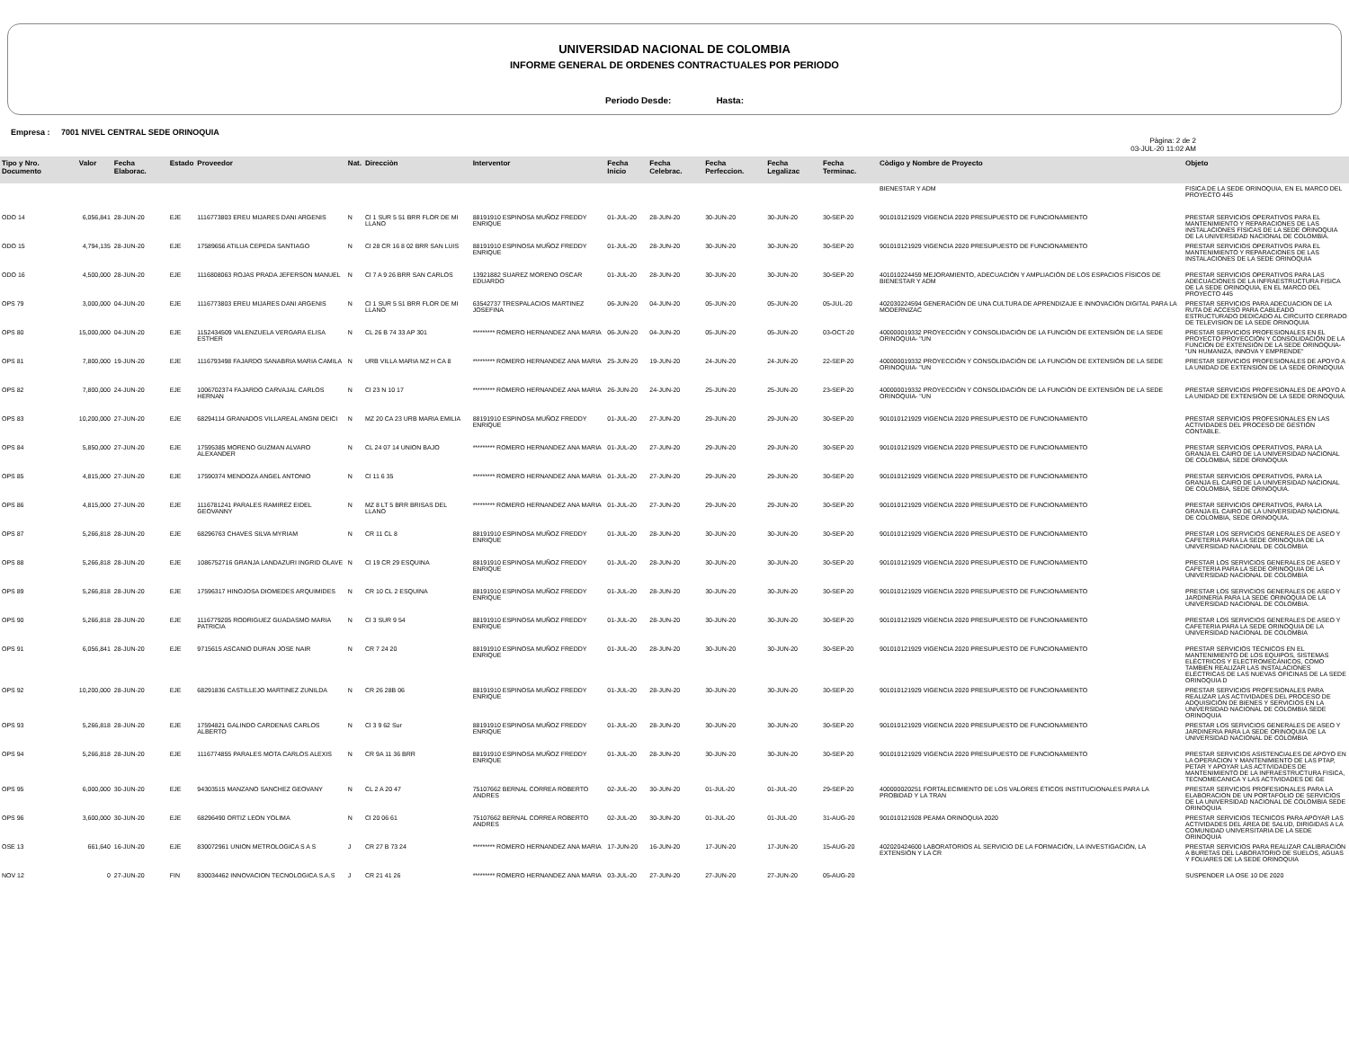UNIVERSIDAD NACIONAL DE COLOMBIA
INFORME GENERAL DE ORDENES CONTRACTUALES POR PERIODO
Periodo Desde: Hasta:
Empresa : 7001 NIVEL CENTRAL SEDE ORINOQUIA
Pàgina: 2 de 2
03-JUL-20 11:02 AM
| Tipo y Nro. Documento | Valor | Fecha Elaborac. | Estado | Proveedor | Nat. | Direcciòn | Interventor | Fecha Inicio | Fecha Celebrac. | Fecha Perfeccion. | Fecha Legalizac | Fecha Terminac. | Còdigo y Nombre de Proyecto | Objeto |
| --- | --- | --- | --- | --- | --- | --- | --- | --- | --- | --- | --- | --- | --- | --- |
| | | | | | | | | | | | | | BIENESTAR Y ADM | FISICA DE LA SEDE ORINOQUIA, EN EL MARCO DEL PROYECTO 445 |
| ODO 14 | 6,056,841 | 28-JUN-20 | EJE | 1116773803 EREU MIJARES DANI ARGENIS | N | Cl 1 SUR 5 51 BRR FLOR DE MI LLANO | 88191910 ESPINOSA MUÑOZ FREDDY ENRIQUE | 01-JUL-20 | 28-JUN-20 | 30-JUN-20 | 30-JUN-20 | 30-SEP-20 | 901010121929 VIGENCIA 2020 PRESUPUESTO DE FUNCIONAMIENTO | PRESTAR SERVICIOS OPERATIVOS PARA EL MANTENIMIENTO Y REPARACIONES DE LAS INSTALACIONES FÍSICAS DE LA SEDE ORINOQUIA DE LA UNIVERSIDAD NACIONAL DE COLOMBIA. |
| ODO 15 | 4,794,135 | 28-JUN-20 | EJE | 17589656 ATILUA CEPEDA SANTIAGO | N | Cl 28 CR 16 8 02 BRR SAN LUIS | 88191910 ESPINOSA MUÑOZ FREDDY ENRIQUE | 01-JUL-20 | 28-JUN-20 | 30-JUN-20 | 30-JUN-20 | 30-SEP-20 | 901010121929 VIGENCIA 2020 PRESUPUESTO DE FUNCIONAMIENTO | PRESTAR SERVICIOS OPERATIVOS PARA EL MANTENIMIENTO Y REPARACIONES DE LAS INSTALACIONES DE LA SEDE ORINOQUIA |
| ODO 16 | 4,500,000 | 28-JUN-20 | EJE | 1116808063 ROJAS PRADA JEFERSON MANUEL | N | Cl 7 A 9 26 BRR SAN CARLOS | 13921882 SUAREZ MORENO OSCAR EDUARDO | 01-JUL-20 | 28-JUN-20 | 30-JUN-20 | 30-JUN-20 | 30-SEP-20 | 401010224459 MEJORAMIENTO, ADECUACIÓN Y AMPLIACIÓN DE LOS ESPACIOS FÍSICOS DE BIENESTAR Y ADM | PRESTAR SERVICIOS OPERATIVOS PARA LAS ADECUACIONES DE LA INFRAESTRUCTURA FISICA DE LA SEDE ORINOQUIA, EN EL MARCO DEL PROYECTO 445 |
| OPS 79 | 3,000,000 | 04-JUN-20 | EJE | 1116773803 EREU MIJARES DANI ARGENIS | N | Cl 1 SUR 5 51 BRR FLOR DE MI LLANO | 63542737 TRESPALACIOS MARTINEZ JOSEFINA | 06-JUN-20 | 04-JUN-20 | 05-JUN-20 | 05-JUN-20 | 05-JUL-20 | 402030224594 GENERACIÓN DE UNA CULTURA DE APRENDIZAJE E INNOVACIÓN DIGITAL PARA LA MODERNIZAC | PRESTAR SERVICIOS PARA ADECUACION DE LA RUTA DE ACCESO PARA CABLEADO ESTRUCTURADO DEDICADO AL CIRCUITO CERRADO DE TELEVISION DE LA SEDE ORINOQUIA |
| OPS 80 | 15,000,000 | 04-JUN-20 | EJE | 1152434509 VALENZUELA VERGARA ELISA ESTHER | N | CL 26 B 74 33 AP 301 | ********* ROMERO HERNANDEZ ANA MARIA | 06-JUN-20 | 04-JUN-20 | 05-JUN-20 | 05-JUN-20 | 03-OCT-20 | 400000019332 PROYECCIÓN Y CONSOLIDACIÓN DE LA FUNCIÓN DE EXTENSIÓN DE LA SEDE ORINOQUIA- "UN | PRESTAR SERVICIOS PROFESIONALES EN EL PROYECTO PROYECCIÓN Y CONSOLIDACIÓN DE LA FUNCIÓN DE EXTENSIÓN DE LA SEDE ORINOQUIA- "UN HUMANIZA, INNOVA Y EMPRENDE" |
| OPS 81 | 7,800,000 | 19-JUN-20 | EJE | 1116793498 FAJARDO SANABRIA MARIA CAMILA | N | URB VILLA MARIA MZ H CA 8 | ********* ROMERO HERNANDEZ ANA MARIA | 25-JUN-20 | 19-JUN-20 | 24-JUN-20 | 24-JUN-20 | 22-SEP-20 | 400000019332 PROYECCIÓN Y CONSOLIDACIÓN DE LA FUNCIÓN DE EXTENSIÓN DE LA SEDE ORINOQUIA- "UN | PRESTAR SERVICIOS PROFESIONALES DE APOYO A LA UNIDAD DE EXTENSIÓN DE LA SEDE ORINOQUIA |
| OPS 82 | 7,800,000 | 24-JUN-20 | EJE | 1006702374 FAJARDO CARVAJAL CARLOS HERNAN | N | Cl 23 N 10 17 | ********* ROMERO HERNANDEZ ANA MARIA | 26-JUN-20 | 24-JUN-20 | 25-JUN-20 | 25-JUN-20 | 23-SEP-20 | 400000019332 PROYECCIÓN Y CONSOLIDACIÓN DE LA FUNCIÓN DE EXTENSIÓN DE LA SEDE ORINOQUIA- "UN | PRESTAR SERVICIOS PROFESIONALES DE APOYO A LA UNIDAD DE EXTENSIÓN DE LA SEDE ORINOQUIA. |
| OPS 83 | 10,200,000 | 27-JUN-20 | EJE | 68294114 GRANADOS VILLAREAL ANGNI DEICI | N | MZ 20 CA 23 URB MARIA EMILIA | 88191910 ESPINOSA MUÑOZ FREDDY ENRIQUE | 01-JUL-20 | 27-JUN-20 | 29-JUN-20 | 29-JUN-20 | 30-SEP-20 | 901010121929 VIGENCIA 2020 PRESUPUESTO DE FUNCIONAMIENTO | PRESTAR SERVICIOS PROFESIONALES EN LAS ACTIVIDADES DEL PROCESO DE GESTIÓN CONTABLE. |
| OPS 84 | 5,850,000 | 27-JUN-20 | EJE | 17595385 MORENO GUZMAN ALVARO ALEXANDER | N | CL 24 07 14 UNION BAJO | ********* ROMERO HERNANDEZ ANA MARIA | 01-JUL-20 | 27-JUN-20 | 29-JUN-20 | 29-JUN-20 | 30-SEP-20 | 901010121929 VIGENCIA 2020 PRESUPUESTO DE FUNCIONAMIENTO | PRESTAR SERVICIOS OPERATIVOS, PARA LA GRANJA EL CAIRO DE LA UNIVERSIDAD NACIONAL DE COLOMBIA, SEDE ORINOQUIA |
| OPS 85 | 4,815,000 | 27-JUN-20 | EJE | 17590374 MENDOZA ANGEL ANTONIO | N | Cl 11 6 35 | ********* ROMERO HERNANDEZ ANA MARIA | 01-JUL-20 | 27-JUN-20 | 29-JUN-20 | 29-JUN-20 | 30-SEP-20 | 901010121929 VIGENCIA 2020 PRESUPUESTO DE FUNCIONAMIENTO | PRESTAR SERVICIOS OPERATIVOS, PARA LA GRANJA EL CAIRO DE LA UNIVERSIDAD NACIONAL DE COLOMBIA, SEDE ORINOQUIA. |
| OPS 86 | 4,815,000 | 27-JUN-20 | EJE | 1116781241 PARALES RAMIREZ EIDEL GEOVANNY | N | MZ 8 LT 5 BRR BRISAS DEL LLANO | ********* ROMERO HERNANDEZ ANA MARIA | 01-JUL-20 | 27-JUN-20 | 29-JUN-20 | 29-JUN-20 | 30-SEP-20 | 901010121929 VIGENCIA 2020 PRESUPUESTO DE FUNCIONAMIENTO | PRESTAR SERVICIOS OPERATIVOS, PARA LA GRANJA EL CAIRO DE LA UNIVERSIDAD NACIONAL DE COLOMBIA, SEDE ORINOQUIA. |
| OPS 87 | 5,266,818 | 28-JUN-20 | EJE | 68296763 CHAVES SILVA MYRIAM | N | CR 11 CL 8 | 88191910 ESPINOSA MUÑOZ FREDDY ENRIQUE | 01-JUL-20 | 28-JUN-20 | 30-JUN-20 | 30-JUN-20 | 30-SEP-20 | 901010121929 VIGENCIA 2020 PRESUPUESTO DE FUNCIONAMIENTO | PRESTAR LOS SERVICIOS GENERALES DE ASEO Y CAFETERIA PARA LA SEDE ORINOQUIA DE LA UNIVERSIDAD NACIONAL DE COLOMBIA |
| OPS 88 | 5,266,818 | 28-JUN-20 | EJE | 1086752716 GRANJA LANDAZURI INGRID OLAVE | N | Cl 19 CR 29 ESQUINA | 88191910 ESPINOSA MUÑOZ FREDDY ENRIQUE | 01-JUL-20 | 28-JUN-20 | 30-JUN-20 | 30-JUN-20 | 30-SEP-20 | 901010121929 VIGENCIA 2020 PRESUPUESTO DE FUNCIONAMIENTO | PRESTAR LOS SERVICIOS GENERALES DE ASEO Y CAFETERIA PARA LA SEDE ORINOQUIA DE LA UNIVERSIDAD NACIONAL DE COLOMBIA |
| OPS 89 | 5,266,818 | 28-JUN-20 | EJE | 17596317 HINOJOSA DIOMEDES ARQUIMIDES | N | CR 10 CL 2 ESQUINA | 88191910 ESPINOSA MUÑOZ FREDDY ENRIQUE | 01-JUL-20 | 28-JUN-20 | 30-JUN-20 | 30-JUN-20 | 30-SEP-20 | 901010121929 VIGENCIA 2020 PRESUPUESTO DE FUNCIONAMIENTO | PRESTAR LOS SERVICIOS GENERALES DE ASEO Y JARDINERÍA PARA LA SEDE ORINOQUIA DE LA UNIVERSIDAD NACIONAL DE COLOMBIA. |
| OPS 90 | 5,266,818 | 28-JUN-20 | EJE | 1116779205 RODRIGUEZ GUADASMO MARIA PATRICIA | N | Cl 3 SUR 9 54 | 88191910 ESPINOSA MUÑOZ FREDDY ENRIQUE | 01-JUL-20 | 28-JUN-20 | 30-JUN-20 | 30-JUN-20 | 30-SEP-20 | 901010121929 VIGENCIA 2020 PRESUPUESTO DE FUNCIONAMIENTO | PRESTAR LOS SERVICIOS GENERALES DE ASEO Y CAFETERIA PARA LA SEDE ORINOQUIA DE LA UNIVERSIDAD NACIONAL DE COLOMBIA |
| OPS 91 | 6,056,841 | 28-JUN-20 | EJE | 9715615 ASCANIO DURAN JOSE NAIR | N | CR 7 24 20 | 88191910 ESPINOSA MUÑOZ FREDDY ENRIQUE | 01-JUL-20 | 28-JUN-20 | 30-JUN-20 | 30-JUN-20 | 30-SEP-20 | 901010121929 VIGENCIA 2020 PRESUPUESTO DE FUNCIONAMIENTO | PRESTAR SERVICIOS TÉCNICOS EN EL MANTENIMIENTO DE LOS EQUIPOS, SISTEMAS ELÉCTRICOS Y ELECTROMECÁNICOS, COMO TAMBIÉN REALIZAR LAS INSTALACIONES ELÉCTRICAS DE LAS NUEVAS OFICINAS DE LA SEDE ORINOQUIA D |
| OPS 92 | 10,200,000 | 28-JUN-20 | EJE | 68291836 CASTILLEJO MARTINEZ ZUNILDA | N | CR 26 28B 06 | 88191910 ESPINOSA MUÑOZ FREDDY ENRIQUE | 01-JUL-20 | 28-JUN-20 | 30-JUN-20 | 30-JUN-20 | 30-SEP-20 | 901010121929 VIGENCIA 2020 PRESUPUESTO DE FUNCIONAMIENTO | PRESTAR SERVICIOS PROFESIONALES PARA REALIZAR LAS ACTIVIDADES DEL PROCESO DE ADQUISICIÓN DE BIENES Y SERVICIOS EN LA UNIVERSIDAD NACIONAL DE COLOMBIA SEDE ORINOQUIA |
| OPS 93 | 5,266,818 | 28-JUN-20 | EJE | 17594821 GALINDO CARDENAS CARLOS ALBERTO | N | Cl 3 9 62 Sur | 88191910 ESPINOSA MUÑOZ FREDDY ENRIQUE | 01-JUL-20 | 28-JUN-20 | 30-JUN-20 | 30-JUN-20 | 30-SEP-20 | 901010121929 VIGENCIA 2020 PRESUPUESTO DE FUNCIONAMIENTO | PRESTAR LOS SERVICIOS GENERALES DE ASEO Y JARDINERIA PARA LA SEDE ORINOQUIA DE LA UNIVERSIDAD NACIONAL DE COLOMBIA |
| OPS 94 | 5,266,818 | 28-JUN-20 | EJE | 1116774855 PARALES MOTA CARLOS ALEXIS | N | CR 9A 11 36 BRR | 88191910 ESPINOSA MUÑOZ FREDDY ENRIQUE | 01-JUL-20 | 28-JUN-20 | 30-JUN-20 | 30-JUN-20 | 30-SEP-20 | 901010121929 VIGENCIA 2020 PRESUPUESTO DE FUNCIONAMIENTO | PRESTAR SERVICIOS ASISTENCIALES DE APOYO EN LA OPERACION Y MANTENIMIENTO DE LAS PTAP, PETAR Y APOYAR LAS ACTIVIDADES DE MANTENIMIENTO DE LA INFRAESTRUCTURA FISICA, TECNOMECANICA Y LAS ACTIVIDADES DE GE |
| OPS 95 | 6,000,000 | 30-JUN-20 | EJE | 94303515 MANZANO SANCHEZ GEOVANY | N | CL 2 A 20 47 | 75107662 BERNAL CORREA ROBERTO ANDRES | 02-JUL-20 | 30-JUN-20 | 01-JUL-20 | 01-JUL-20 | 29-SEP-20 | 400000020251 FORTALECIMIENTO DE LOS VALORES ÉTICOS INSTITUCIONALES PARA LA PROBIDAD Y LA TRAN | PRESTAR SERVICIOS PROFESIONALES PARA LA ELABORACION DE UN PORTAFOLIO DE SERVICIOS DE LA UNIVERSIDAD NACIONAL DE COLOMBIA SEDE ORINOQUIA |
| OPS 96 | 3,600,000 | 30-JUN-20 | EJE | 68296490 ORTIZ LEON YOLIMA | N | Cl 20 06 61 | 75107662 BERNAL CORREA ROBERTO ANDRES | 02-JUL-20 | 30-JUN-20 | 01-JUL-20 | 01-JUL-20 | 31-AUG-20 | 901010121928 PEAMA ORINOQUIA 2020 | PRESTAR SERVICIOS TECNICOS PARA APOYAR LAS ACTIVIDADES DEL ÁREA DE SALUD, DIRIGIDAS A LA COMUNIDAD UNIVERSITARIA DE LA SEDE ORINOQUIA |
| OSE 13 | 661,640 | 16-JUN-20 | EJE | 830072961 UNION METROLOGICA S A S | J | CR 27 B 73 24 | ********* ROMERO HERNANDEZ ANA MARIA | 17-JUN-20 | 16-JUN-20 | 17-JUN-20 | 17-JUN-20 | 15-AUG-20 | 402020424600 LABORATORIOS AL SERVICIO DE LA FORMACIÓN, LA INVESTIGACIÓN, LA EXTENSIÓN Y LA CR | PRESTAR SERVICIOS PARA REALIZAR CALIBRACIÓN A BURETAS DEL LABORATORIO DE SUELOS, AGUAS Y FOLIARES DE LA SEDE ORINOQUIA |
| NOV 12 | 0 | 27-JUN-20 | FIN | 830034462 INNOVACION TECNOLOGICA S.A.S | J | CR 21 41 26 | ********* ROMERO HERNANDEZ ANA MARIA | 03-JUL-20 | 27-JUN-20 | 27-JUN-20 | 27-JUN-20 | 05-AUG-20 | | SUSPENDER LA OSE 10 DE 2020 |